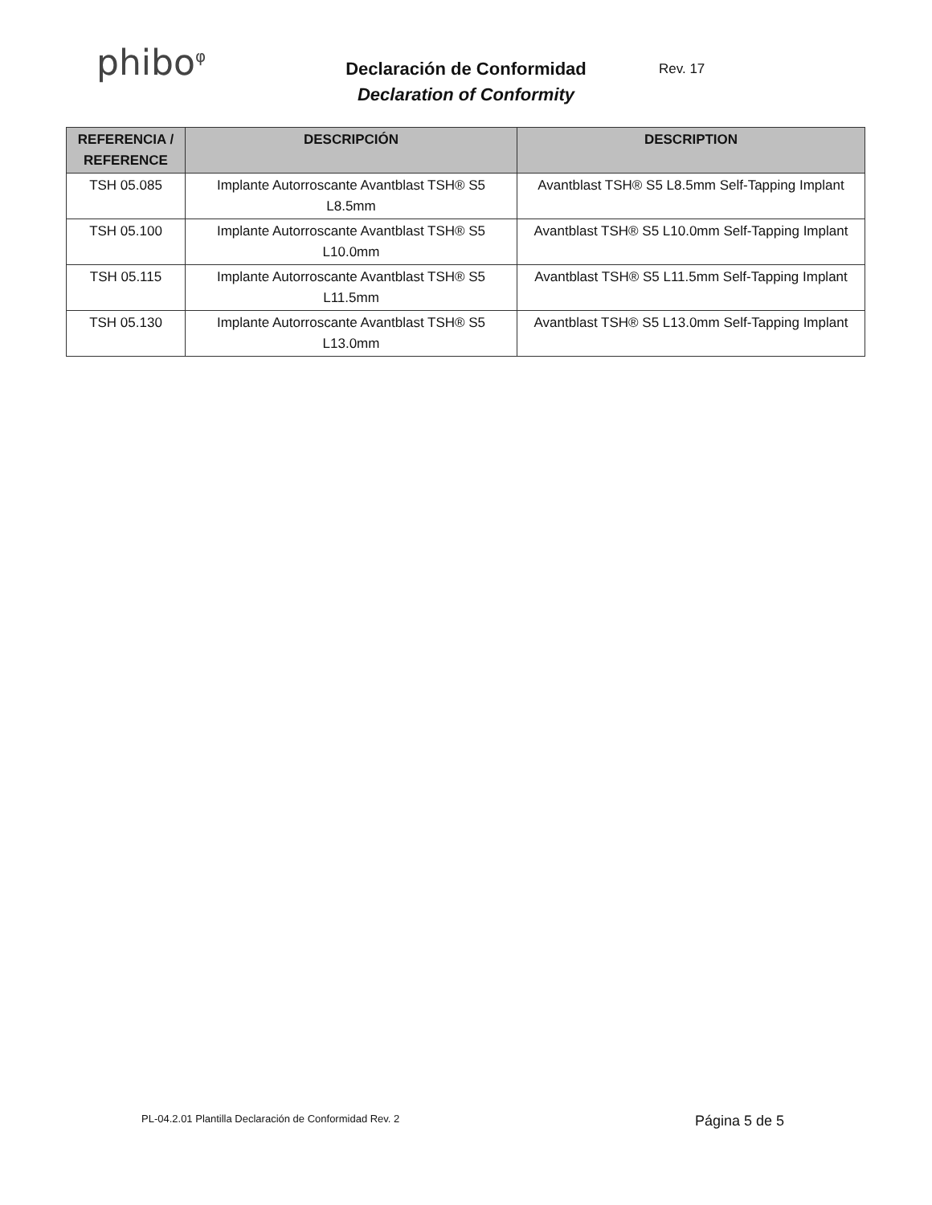phibo<sup>φ</sup>
Declaración de Conformidad
Declaration of Conformity
Rev. 17
| REFERENCIA / REFERENCE | DESCRIPCIÓN | DESCRIPTION |
| --- | --- | --- |
| TSH 05.085 | Implante Autorroscante Avantblast TSH® S5 L8.5mm | Avantblast TSH® S5 L8.5mm Self-Tapping Implant |
| TSH 05.100 | Implante Autorroscante Avantblast TSH® S5 L10.0mm | Avantblast TSH® S5 L10.0mm Self-Tapping Implant |
| TSH 05.115 | Implante Autorroscante Avantblast TSH® S5 L11.5mm | Avantblast TSH® S5 L11.5mm Self-Tapping Implant |
| TSH 05.130 | Implante Autorroscante Avantblast TSH® S5 L13.0mm | Avantblast TSH® S5 L13.0mm Self-Tapping Implant |
PL-04.2.01 Plantilla Declaración de Conformidad Rev. 2 Página 5 de 5